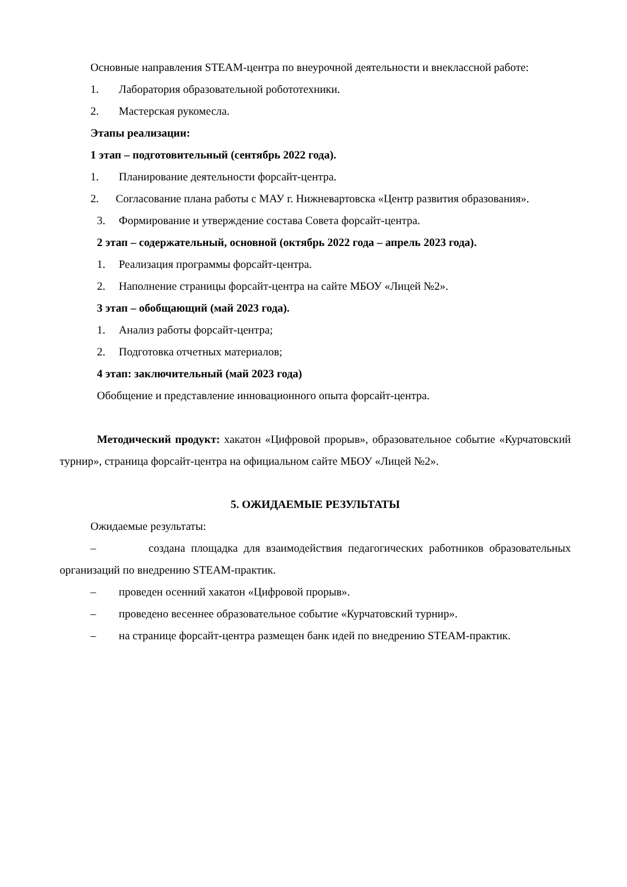Основные направления STEAM-центра по внеурочной деятельности и внеклассной работе:
1. Лаборатория образовательной робототехники.
2. Мастерская рукомесла.
Этапы реализации:
1 этап – подготовительный (сентябрь 2022 года).
1. Планирование деятельности форсайт-центра.
2. Согласование плана работы с МАУ г. Нижневартовска «Центр развития образования».
3. Формирование и утверждение состава Совета форсайт-центра.
2 этап – содержательный, основной (октябрь 2022 года – апрель 2023 года).
1. Реализация программы форсайт-центра.
2. Наполнение страницы форсайт-центра на сайте МБОУ «Лицей №2».
3 этап – обобщающий (май 2023 года).
1. Анализ работы форсайт-центра;
2. Подготовка отчетных материалов;
4 этап: заключительный (май 2023 года)
Обобщение и представление инновационного опыта форсайт-центра.
Методический продукт: хакатон «Цифровой прорыв», образовательное событие «Курчатовский турнир», страница форсайт-центра на официальном сайте МБОУ «Лицей №2».
5. ОЖИДАЕМЫЕ РЕЗУЛЬТАТЫ
Ожидаемые результаты:
– создана площадка для взаимодействия педагогических работников образовательных организаций по внедрению STEAM-практик.
– проведен осенний хакатон «Цифровой прорыв».
– проведено весеннее образовательное событие «Курчатовский турнир».
– на странице форсайт-центра размещен банк идей по внедрению STEAM-практик.